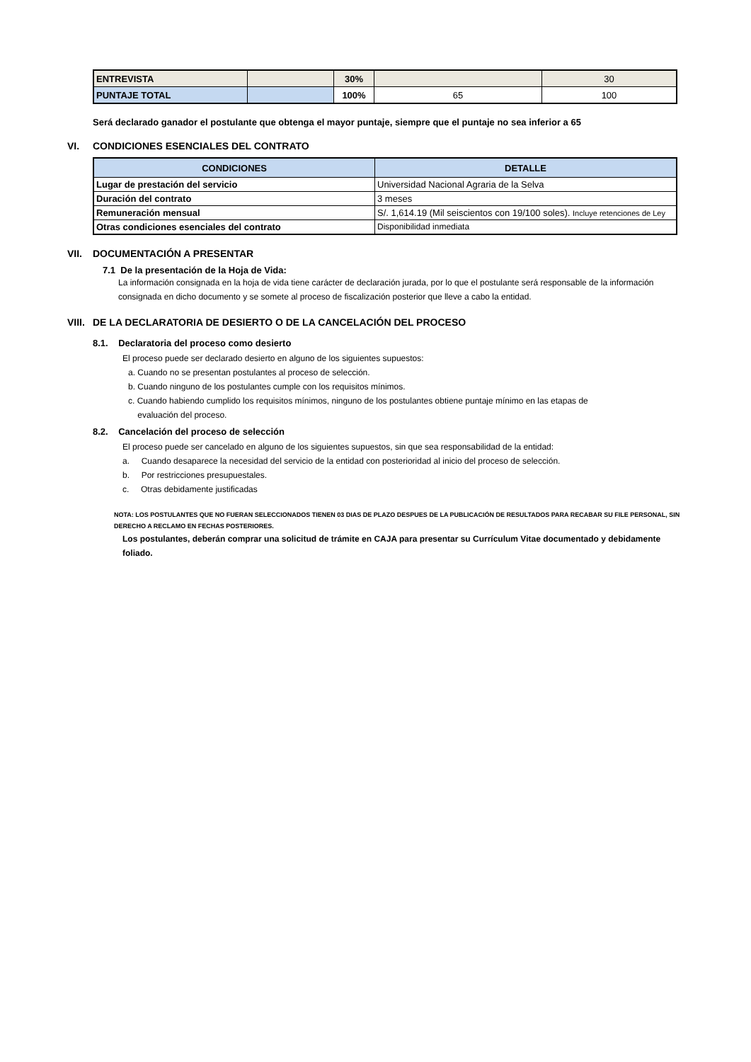| ENTREVISTA | | 30% | | 30 |
| PUNTAJE TOTAL | | 100% | 65 | 100 |
Será declarado ganador el postulante que obtenga el mayor puntaje, siempre que el puntaje no sea inferior a 65
VI. CONDICIONES ESENCIALES DEL CONTRATO
| CONDICIONES | DETALLE |
| --- | --- |
| Lugar de prestación del servicio | Universidad Nacional Agraria de la Selva |
| Duración del contrato | 3 meses |
| Remuneración mensual | S/. 1,614.19 (Mil seiscientos con 19/100 soles). Incluye retenciones de Ley |
| Otras condiciones esenciales del contrato | Disponibilidad inmediata |
VII. DOCUMENTACIÓN A PRESENTAR
7.1 De la presentación de la Hoja de Vida:
La información consignada en la hoja de vida tiene carácter de declaración jurada, por lo que el postulante será responsable de la información consignada en dicho documento y se somete al proceso de fiscalización posterior que lleve a cabo la entidad.
VIII. DE LA DECLARATORIA DE DESIERTO O DE LA CANCELACIÓN DEL PROCESO
8.1. Declaratoria del proceso como desierto
El proceso puede ser declarado desierto en alguno de los siguientes supuestos:
a. Cuando no se presentan postulantes al proceso de selección.
b. Cuando ninguno de los postulantes cumple con los requisitos mínimos.
c. Cuando habiendo cumplido los requisitos mínimos, ninguno de los postulantes obtiene puntaje mínimo en las etapas de
evaluación del proceso.
8.2. Cancelación del proceso de selección
El proceso puede ser cancelado en alguno de los siguientes supuestos, sin que sea responsabilidad de la entidad:
a. Cuando desaparece la necesidad del servicio de la entidad con posterioridad al inicio del proceso de selección.
b. Por restricciones presupuestales.
c. Otras debidamente justificadas
NOTA: LOS POSTULANTES QUE NO FUERAN SELECCIONADOS TIENEN 03 DIAS DE PLAZO DESPUES DE LA PUBLICACIÓN DE RESULTADOS PARA RECABAR SU FILE PERSONAL, SIN DERECHO A RECLAMO EN FECHAS POSTERIORES.
Los postulantes, deberán comprar una solicitud de trámite en CAJA para presentar su Currículum Vitae documentado y debidamente foliado.